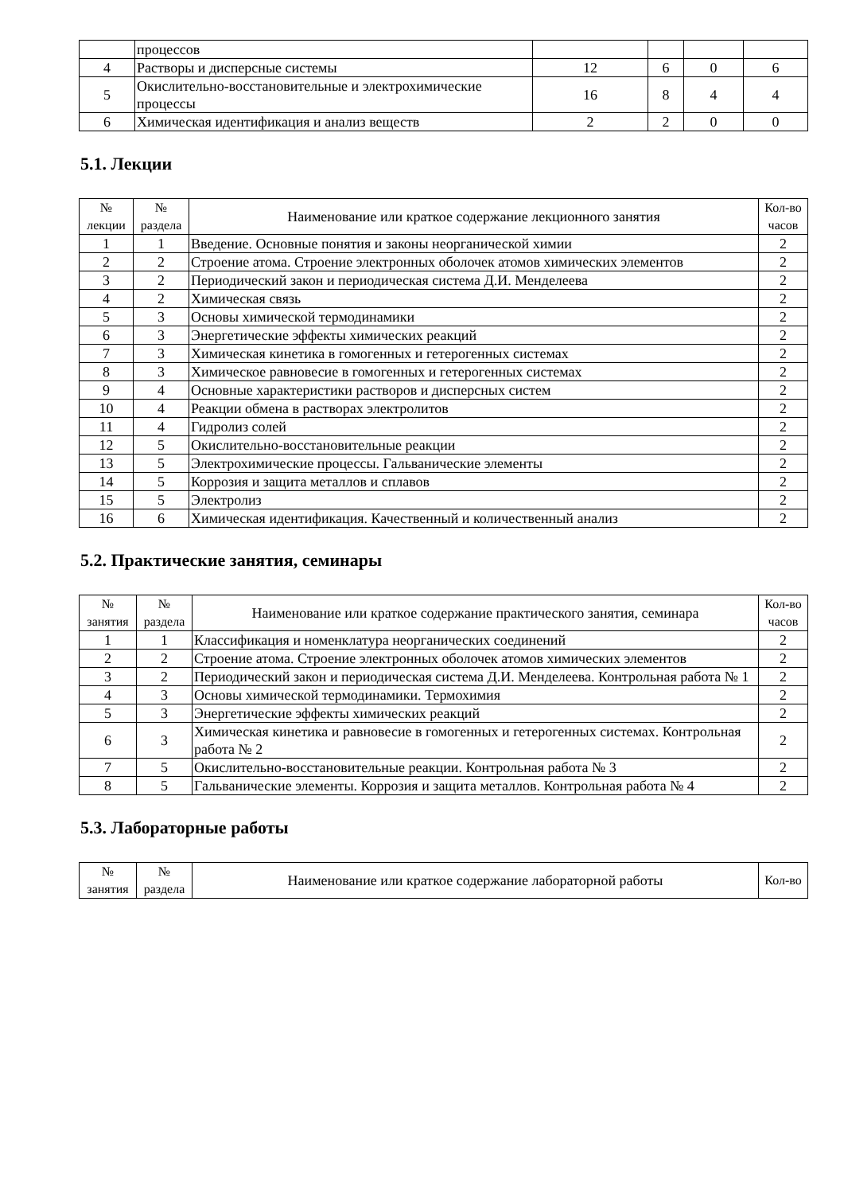| | процессов | | | | |
| 4 | Растворы и дисперсные системы | 12 | 6 | 0 | 6 |
| 5 | Окислительно-восстановительные и электрохимические процессы | 16 | 8 | 4 | 4 |
| 6 | Химическая идентификация и анализ веществ | 2 | 2 | 0 | 0 |
5.1. Лекции
| № лекции | № раздела | Наименование или краткое содержание лекционного занятия | Кол-во часов |
| --- | --- | --- | --- |
| 1 | 1 | Введение. Основные понятия и законы неорганической химии | 2 |
| 2 | 2 | Строение атома. Строение электронных оболочек атомов химических элементов | 2 |
| 3 | 2 | Периодический закон и периодическая система Д.И. Менделеева | 2 |
| 4 | 2 | Химическая связь | 2 |
| 5 | 3 | Основы химической термодинамики | 2 |
| 6 | 3 | Энергетические эффекты химических реакций | 2 |
| 7 | 3 | Химическая кинетика в гомогенных и гетерогенных системах | 2 |
| 8 | 3 | Химическое равновесие в гомогенных и гетерогенных системах | 2 |
| 9 | 4 | Основные характеристики растворов и дисперсных систем | 2 |
| 10 | 4 | Реакции обмена в растворах электролитов | 2 |
| 11 | 4 | Гидролиз солей | 2 |
| 12 | 5 | Окислительно-восстановительные реакции | 2 |
| 13 | 5 | Электрохимические процессы. Гальванические элементы | 2 |
| 14 | 5 | Коррозия и защита металлов и сплавов | 2 |
| 15 | 5 | Электролиз | 2 |
| 16 | 6 | Химическая идентификация. Качественный и количественный анализ | 2 |
5.2. Практические занятия, семинары
| № занятия | № раздела | Наименование или краткое содержание практического занятия, семинара | Кол-во часов |
| --- | --- | --- | --- |
| 1 | 1 | Классификация и номенклатура неорганических соединений | 2 |
| 2 | 2 | Строение атома. Строение электронных оболочек атомов химических элементов | 2 |
| 3 | 2 | Периодический закон и периодическая система Д.И. Менделеева. Контрольная работа № 1 | 2 |
| 4 | 3 | Основы химической термодинамики. Термохимия | 2 |
| 5 | 3 | Энергетические эффекты химических реакций | 2 |
| 6 | 3 | Химическая кинетика и равновесие в гомогенных и гетерогенных системах. Контрольная работа № 2 | 2 |
| 7 | 5 | Окислительно-восстановительные реакции. Контрольная работа № 3 | 2 |
| 8 | 5 | Гальванические элементы. Коррозия и защита металлов. Контрольная работа № 4 | 2 |
5.3. Лабораторные работы
| № занятия | № раздела | Наименование или краткое содержание лабораторной работы | Кол-во |
| --- | --- | --- | --- |